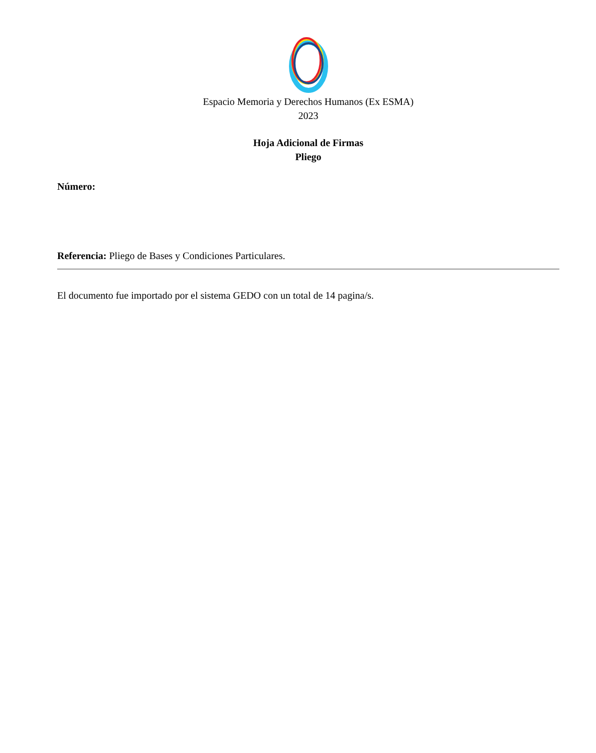Espacio Memoria y Derechos Humanos (Ex ESMA)
2023
Hoja Adicional de Firmas
Pliego
Número:
Referencia: Pliego de Bases y Condiciones Particulares.
El documento fue importado por el sistema GEDO con un total de 14 pagina/s.